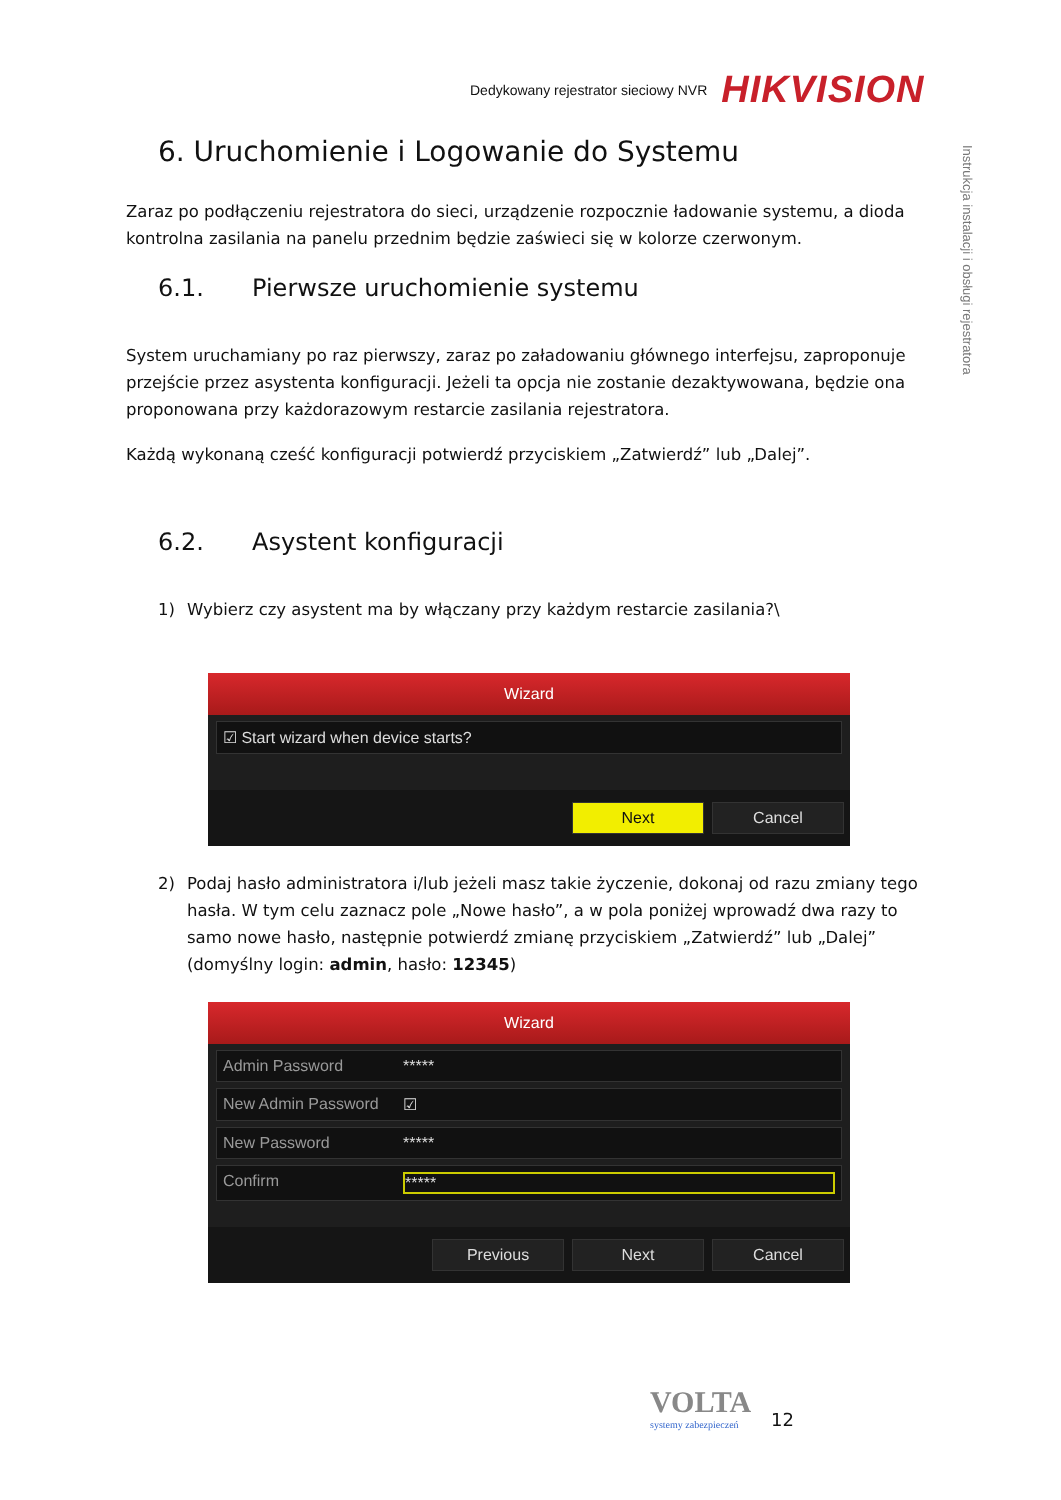Dedykowany rejestrator sieciowy NVR HIKVISION
Instrukcja instalacji i obsługi rejestratora
6. Uruchomienie i Logowanie do Systemu
Zaraz po podłączeniu rejestratora do sieci, urządzenie rozpocznie ładowanie systemu, a dioda kontrolna zasilania na panelu przednim będzie zaświeci się w kolorze czerwonym.
6.1. Pierwsze uruchomienie systemu
System uruchamiany po raz pierwszy, zaraz po załadowaniu głównego interfejsu, zaproponuje przejście przez asystenta konfiguracji. Jeżeli ta opcja nie zostanie dezaktywowana, będzie ona proponowana przy każdorazowym restarcie zasilania rejestratora.
Każdą wykonaną cześć konfiguracji potwierdź przyciskiem „Zatwierdź” lub „Dalej”.
6.2. Asystent konfiguracji
1) Wybierz czy asystent ma by włączany przy każdym restarcie zasilania?\
Wizard
☑ Start wizard when device starts?
Next Cancel
2) Podaj hasło administratora i/lub jeżeli masz takie życzenie, dokonaj od razu zmiany tego hasła. W tym celu zaznacz pole „Nowe hasło”, a w pola poniżej wprowadź dwa razy to samo nowe hasło, następnie potwierdź zmianę przyciskiem „Zatwierdź” lub „Dalej” (domyślny login: admin, hasło: 12345)
Wizard
Admin Password *****
New Admin Password ☑
New Password *****
Confirm *****
Previous Next Cancel
VOLTA
systemy zabezpieczeń
12